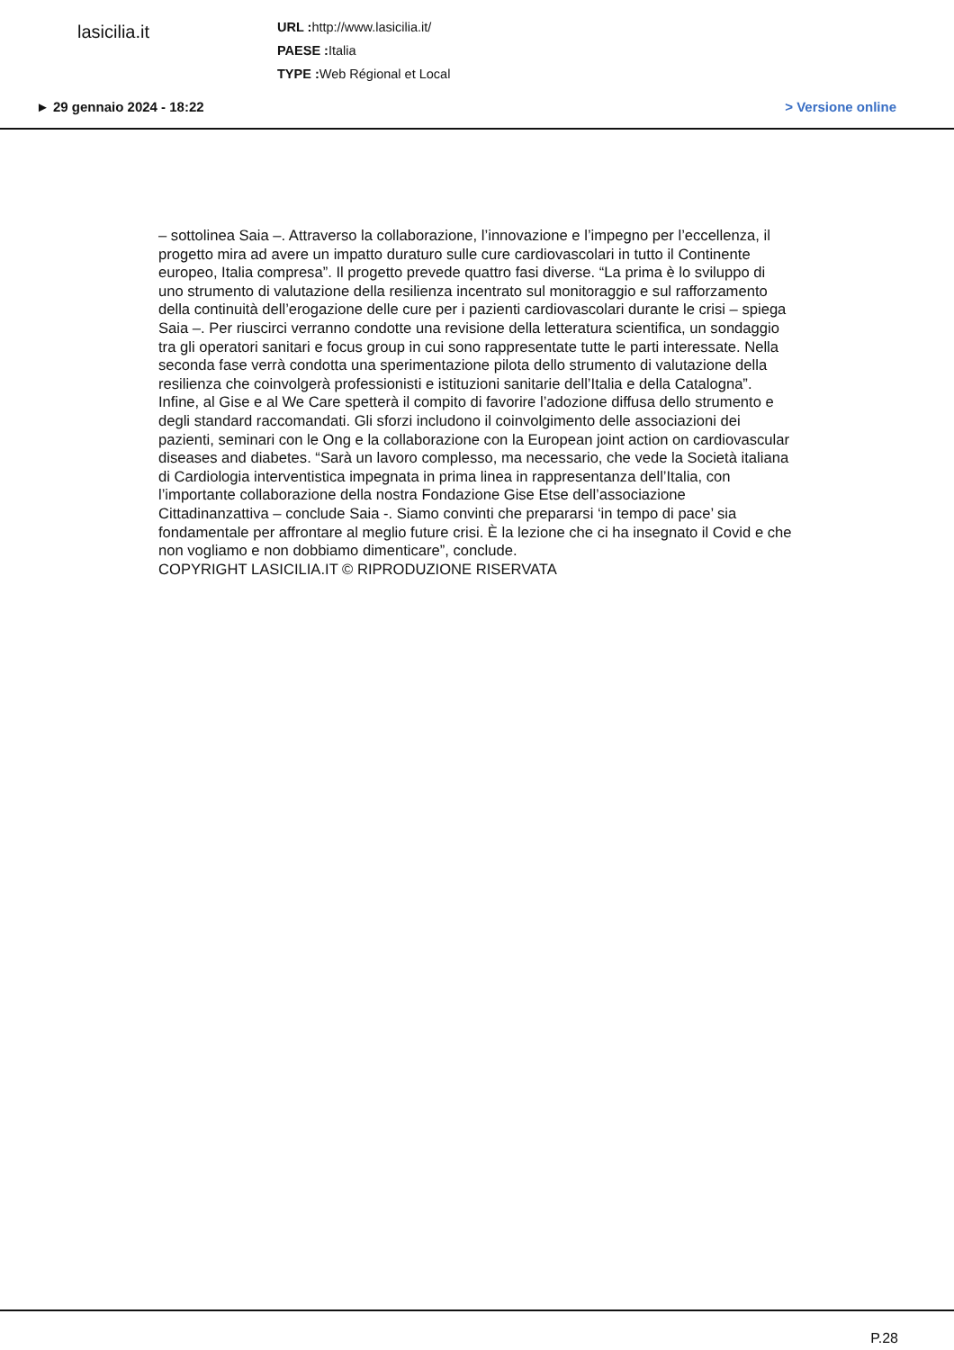lasicilia.it
URL : http://www.lasicilia.it/
PAESE : Italia
TYPE : Web Régional et Local
► 29 gennaio 2024 - 18:22 > Versione online
– sottolinea Saia –. Attraverso la collaborazione, l’innovazione e l’impegno per l’eccellenza, il progetto mira ad avere un impatto duraturo sulle cure cardiovascolari in tutto il Continente europeo, Italia compresa”. Il progetto prevede quattro fasi diverse. “La prima è lo sviluppo di uno strumento di valutazione della resilienza incentrato sul monitoraggio e sul rafforzamento della continuità dell’erogazione delle cure per i pazienti cardiovascolari durante le crisi – spiega Saia –. Per riuscirci verranno condotte una revisione della letteratura scientifica, un sondaggio tra gli operatori sanitari e focus group in cui sono rappresentate tutte le parti interessate. Nella seconda fase verrà condotta una sperimentazione pilota dello strumento di valutazione della resilienza che coinvolgerà professionisti e istituzioni sanitarie dell’Italia e della Catalogna”. Infine, al Gise e al We Care spetterà il compito di favorire l’adozione diffusa dello strumento e degli standard raccomandati. Gli sforzi includono il coinvolgimento delle associazioni dei pazienti, seminari con le Ong e la collaborazione con la European joint action on cardiovascular diseases and diabetes. “Sarà un lavoro complesso, ma necessario, che vede la Società italiana di Cardiologia interventistica impegnata in prima linea in rappresentanza dell’Italia, con l’importante collaborazione della nostra Fondazione Gise Etse dell’associazione Cittadinanzattiva – conclude Saia -. Siamo convinti che prepararsi ‘in tempo di pace’ sia fondamentale per affrontare al meglio future crisi. È la lezione che ci ha insegnato il Covid e che non vogliamo e non dobbiamo dimenticare”, conclude.
COPYRIGHT LASICILIA.IT © RIPRODUZIONE RISERVATA
P.28